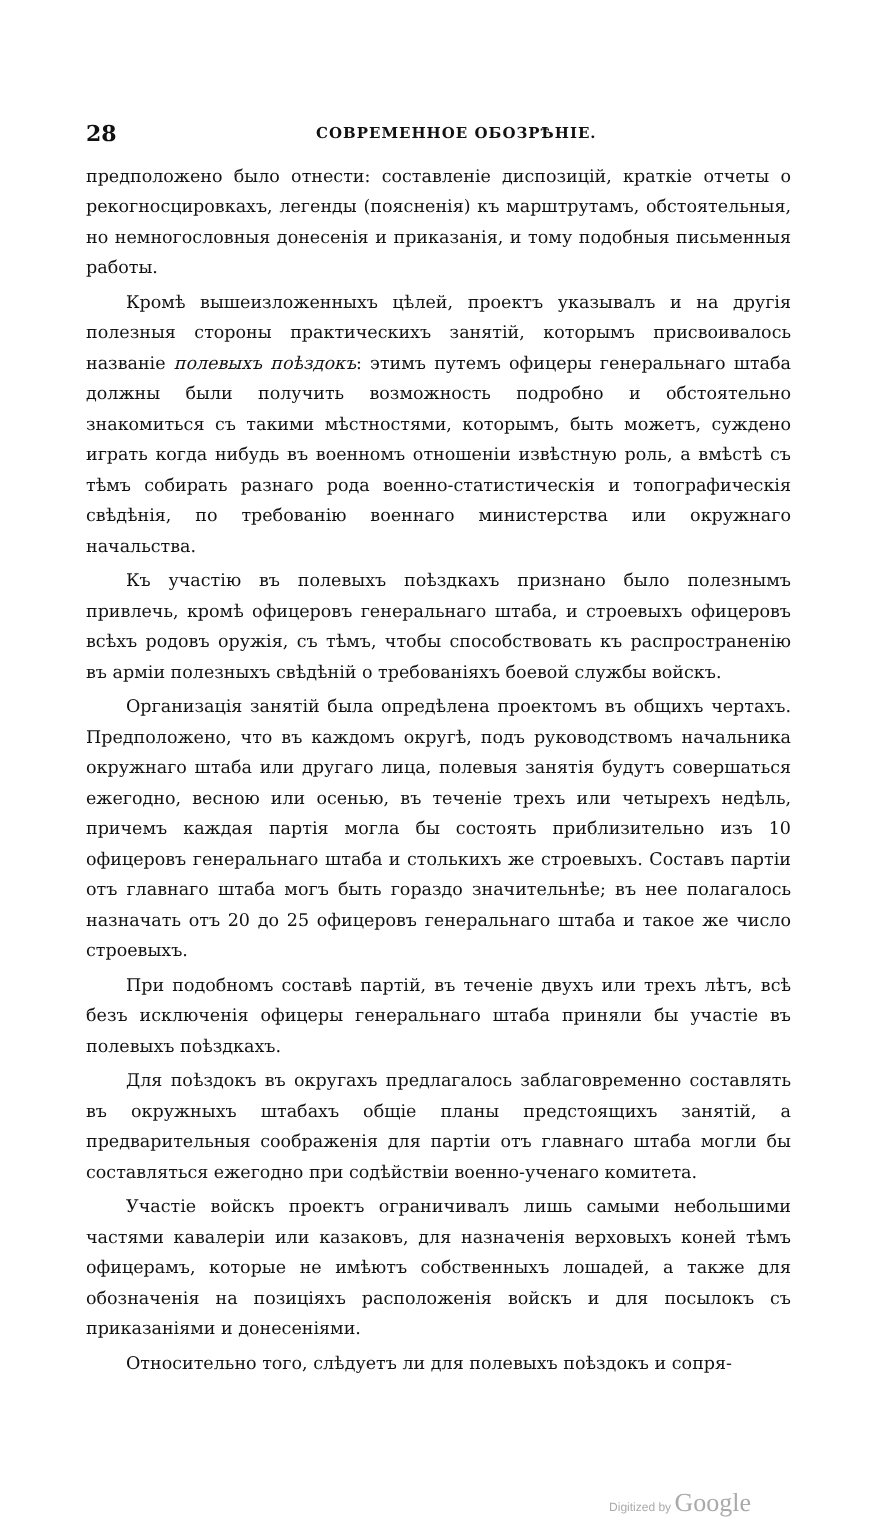28 СОВРЕМЕННОЕ ОБОЗРѢНІЕ.
предположено было отнести: составленіе диспозицій, краткіе отчеты о рекогносцировкахъ, легенды (поясненія) къ марштрутамъ, обстоятельныя, но немногословныя донесенія и приказанія, и тому подобныя письменныя работы.
Кромѣ вышеизложенныхъ цѣлей, проектъ указывалъ и на другія полезныя стороны практическихъ занятій, которымъ присвоивалось названіе полевыхъ поѣздокъ: этимъ путемъ офицеры генеральнаго штаба должны были получить возможность подробно и обстоятельно знакомиться съ такими мѣстностями, которымъ, быть можетъ, суждено играть когда нибудь въ военномъ отношеніи извѣстную роль, а вмѣстѣ съ тѣмъ собирать разнаго рода военно-статистическія и топографическія свѣдѣнія, по требованію военнаго министерства или окружнаго начальства.
Къ участію въ полевыхъ поѣздкахъ признано было полезнымъ привлечь, кромѣ офицеровъ генеральнаго штаба, и строевыхъ офицеровъ всѣхъ родовъ оружія, съ тѣмъ, чтобы способствовать къ распространенію въ арміи полезныхъ свѣдѣній о требованіяхъ боевой службы войскъ.
Организація занятій была опредѣлена проектомъ въ общихъ чертахъ. Предположено, что въ каждомъ округѣ, подъ руководствомъ начальника окружнаго штаба или другаго лица, полевыя занятія будутъ совершаться ежегодно, весною или осенью, въ теченіе трехъ или четырехъ недѣль, причемъ каждая партія могла бы состоять приблизительно изъ 10 офицеровъ генеральнаго штаба и столькихъ же строевыхъ. Составъ партіи отъ главнаго штаба могъ быть гораздо значительнѣе; въ нее полагалось назначать отъ 20 до 25 офицеровъ генеральнаго штаба и такое же число строевыхъ.
При подобномъ составѣ партій, въ теченіе двухъ или трехъ лѣтъ, всѣ безъ исключенія офицеры генеральнаго штаба приняли бы участіе въ полевыхъ поѣздкахъ.
Для поѣздокъ въ округахъ предлагалось заблаговременно составлять въ окружныхъ штабахъ общіе планы предстоящихъ занятій, а предварительныя соображенія для партіи отъ главнаго штаба могли бы составляться ежегодно при содѣйствіи военно-ученаго комитета.
Участіе войскъ проектъ ограничивалъ лишь самыми небольшими частями кавалеріи или казаковъ, для назначенія верховыхъ коней тѣмъ офицерамъ, которые не имѣютъ собственныхъ лошадей, а также для обозначенія на позиціяхъ расположенія войскъ и для посылокъ съ приказаніями и донесеніями.
Относительно того, слѣдуетъ ли для полевыхъ поѣздокъ и сопря-
Digitized by Google